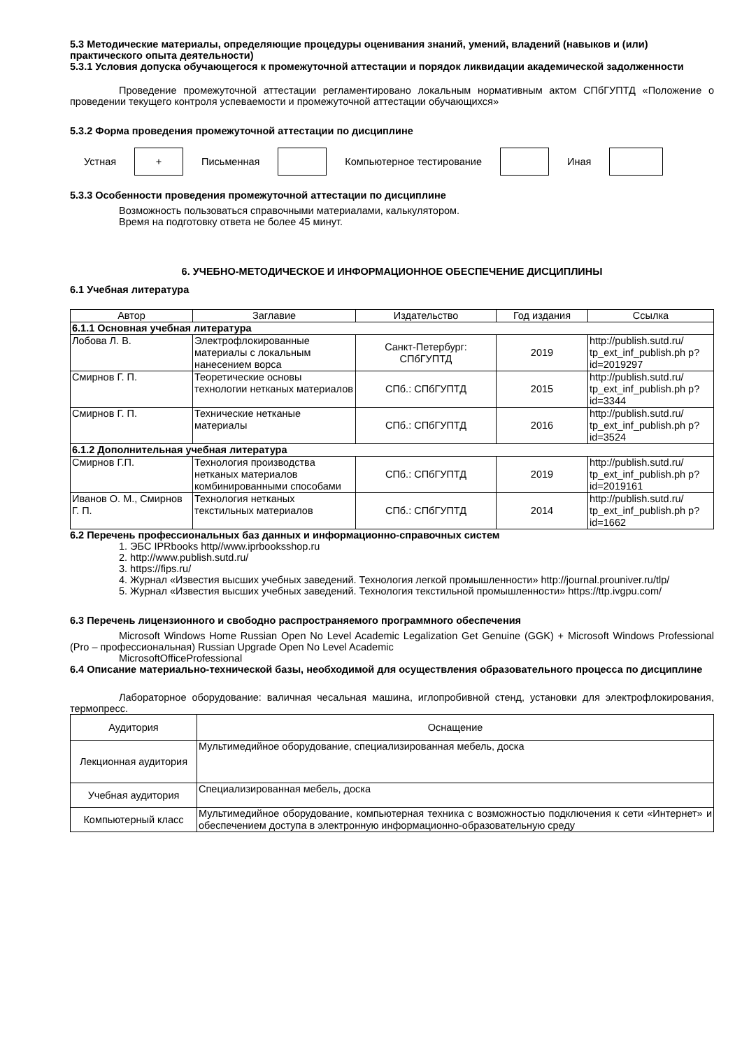5.3 Методические материалы, определяющие процедуры оценивания знаний, умений, владений (навыков и (или) практического опыта деятельности)
5.3.1 Условия допуска обучающегося к промежуточной аттестации и порядок ликвидации академической задолженности
Проведение промежуточной аттестации регламентировано локальным нормативным актом СПбГУПТД «Положение о проведении текущего контроля успеваемости и промежуточной аттестации обучающихся»
5.3.2 Форма проведения промежуточной аттестации по дисциплине
Устная
+
Письменная Компьютерное тестирование Иная
5.3.3 Особенности проведения промежуточной аттестации по дисциплине
Возможность пользоваться справочными материалами, калькулятором.
Время на подготовку ответа не более 45 минут.
6. УЧЕБНО-МЕТОДИЧЕСКОЕ И ИНФОРМАЦИОННОЕ ОБЕСПЕЧЕНИЕ ДИСЦИПЛИНЫ
6.1 Учебная литература
| Автор | Заглавие | Издательство | Год издания | Ссылка |
| --- | --- | --- | --- | --- |
| 6.1.1 Основная учебная литература | | | | |
| Лобова Л. В. | Электрофлокированные материалы с локальным нанесением ворса | Санкт-Петербург: СПбГУПТД | 2019 | http://publish.sutd.ru/ tp_ext_inf_publish.ph p?id=2019297 |
| Смирнов Г. П. | Теоретические основы технологии нетканых материалов | СПб.: СПбГУПТД | 2015 | http://publish.sutd.ru/ tp_ext_inf_publish.ph p?id=3344 |
| Смирнов Г. П. | Технические нетканые материалы | СПб.: СПбГУПТД | 2016 | http://publish.sutd.ru/ tp_ext_inf_publish.ph p?id=3524 |
| 6.1.2 Дополнительная учебная литература | | | | |
| Смирнов Г.П. | Технология производства нетканых материалов комбинированными способами | СПб.: СПбГУПТД | 2019 | http://publish.sutd.ru/ tp_ext_inf_publish.ph p?id=2019161 |
| Иванов О. М., Смирнов Г. П. | Технология нетканых текстильных материалов | СПб.: СПбГУПТД | 2014 | http://publish.sutd.ru/ tp_ext_inf_publish.ph p?id=1662 |
6.2 Перечень профессиональных баз данных и информационно-справочных систем
1. ЭБС IPRbooks http//www.iprbooksshop.ru
2. http://www.publish.sutd.ru/
3. https://fips.ru/
4. Журнал «Известия высших учебных заведений. Технология легкой промышленности» http://journal.prouniver.ru/tlp/
5. Журнал «Известия высших учебных заведений. Технология текстильной промышленности» https://ttp.ivgpu.com/
6.3 Перечень лицензионного и свободно распространяемого программного обеспечения
Microsoft Windows Home Russian Open No Level Academic Legalization Get Genuine (GGK) + Microsoft Windows Professional (Pro – профессиональная) Russian Upgrade Open No Level Academic
MicrosoftOfficeProfessional
6.4 Описание материально-технической базы, необходимой для осуществления образовательного процесса по дисциплине
Лабораторное оборудование: валичная чесальная машина, иглопробивной стенд, установки для электрофлокирования, термопресс.
| Аудитория | Оснащение |
| Лекционная аудитория | Мультимедийное оборудование, специализированная мебель, доска |
| Учебная аудитория | Специализированная мебель, доска |
| Компьютерный класс | Мультимедийное оборудование, компьютерная техника с возможностью подключения к сети «Интернет» и обеспечением доступа в электронную информационно-образовательную среду |